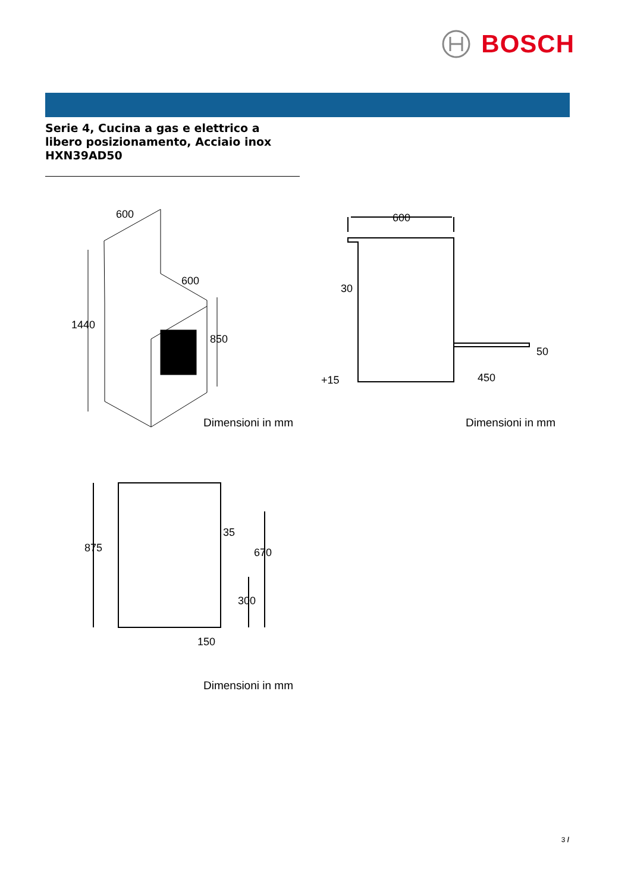BOSCH
Serie 4, Cucina a gas e elettrico a
libero posizionamento, Acciaio inox
HXN39AD50
600
600
1440
850
Dimensioni in mm
600
30
50
450
+15
Dimensioni in mm
875
35
670
300
150
Dimensioni in mm
3 /